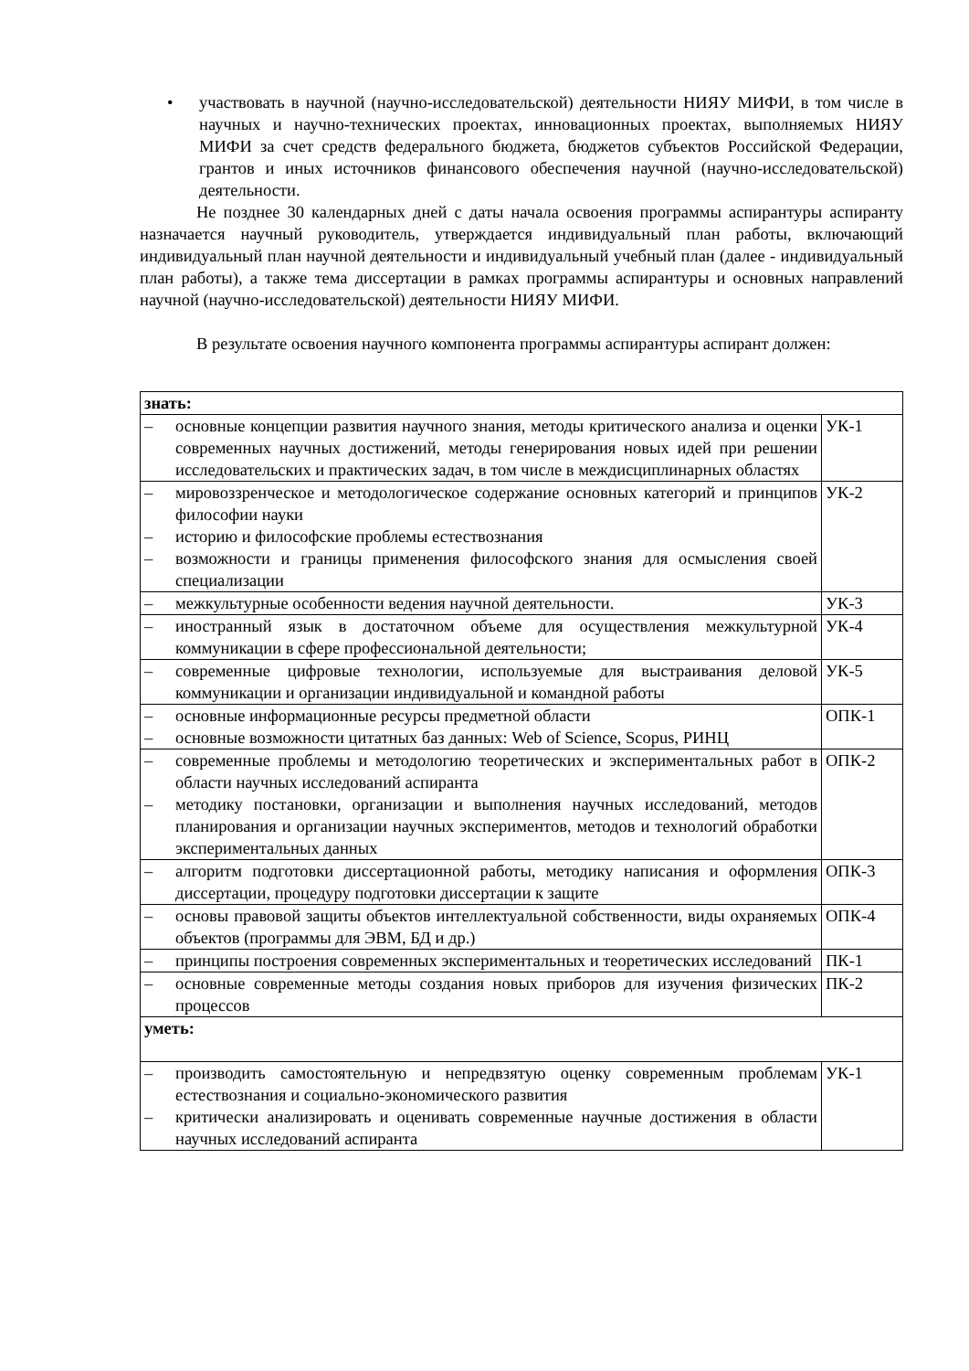• участвовать в научной (научно-исследовательской) деятельности НИЯУ МИФИ, в том числе в научных и научно-технических проектах, инновационных проектах, выполняемых НИЯУ МИФИ за счет средств федерального бюджета, бюджетов субъектов Российской Федерации, грантов и иных источников финансового обеспечения научной (научно-исследовательской) деятельности.
Не позднее 30 календарных дней с даты начала освоения программы аспирантуры аспиранту назначается научный руководитель, утверждается индивидуальный план работы, включающий индивидуальный план научной деятельности и индивидуальный учебный план (далее - индивидуальный план работы), а также тема диссертации в рамках программы аспирантуры и основных направлений научной (научно-исследовательской) деятельности НИЯУ МИФИ.
В результате освоения научного компонента программы аспирантуры аспирант должен:
| знать: | |
| – основные концепции развития научного знания, методы критического анализа и оценки современных научных достижений, методы генерирования новых идей при решении исследовательских и практических задач, в том числе в междисциплинарных областях | УК-1 |
| – мировоззренческое и методологическое содержание основных категорий и принципов философии науки – историю и философские проблемы естествознания – возможности и границы применения философского знания для осмысления своей специализации | УК-2 |
| – межкультурные особенности ведения научной деятельности. | УК-3 |
| – иностранный язык в достаточном объеме для осуществления межкультурной коммуникации в сфере профессиональной деятельности; | УК-4 |
| – современные цифровые технологии, используемые для выстраивания деловой коммуникации и организации индивидуальной и командной работы | УК-5 |
| – основные информационные ресурсы предметной области – основные возможности цитатных баз данных: Web of Science, Scopus, РИНЦ | ОПК-1 |
| – современные проблемы и методологию теоретических и экспериментальных работ в области научных исследований аспиранта – методику постановки, организации и выполнения научных исследований, методов планирования и организации научных экспериментов, методов и технологий обработки экспериментальных данных | ОПК-2 |
| – алгоритм подготовки диссертационной работы, методику написания и оформления диссертации, процедуру подготовки диссертации к защите | ОПК-3 |
| – основы правовой защиты объектов интеллектуальной собственности, виды охраняемых объектов (программы для ЭВМ, БД и др.) | ОПК-4 |
| – принципы построения современных экспериментальных и теоретических исследований | ПК-1 |
| – основные современные методы создания новых приборов для изучения физических процессов | ПК-2 |
| уметь: | |
| – производить самостоятельную и непредвзятую оценку современным проблемам естествознания и социально-экономического развития – критически анализировать и оценивать современные научные достижения в области научных исследований аспиранта | УК-1 |